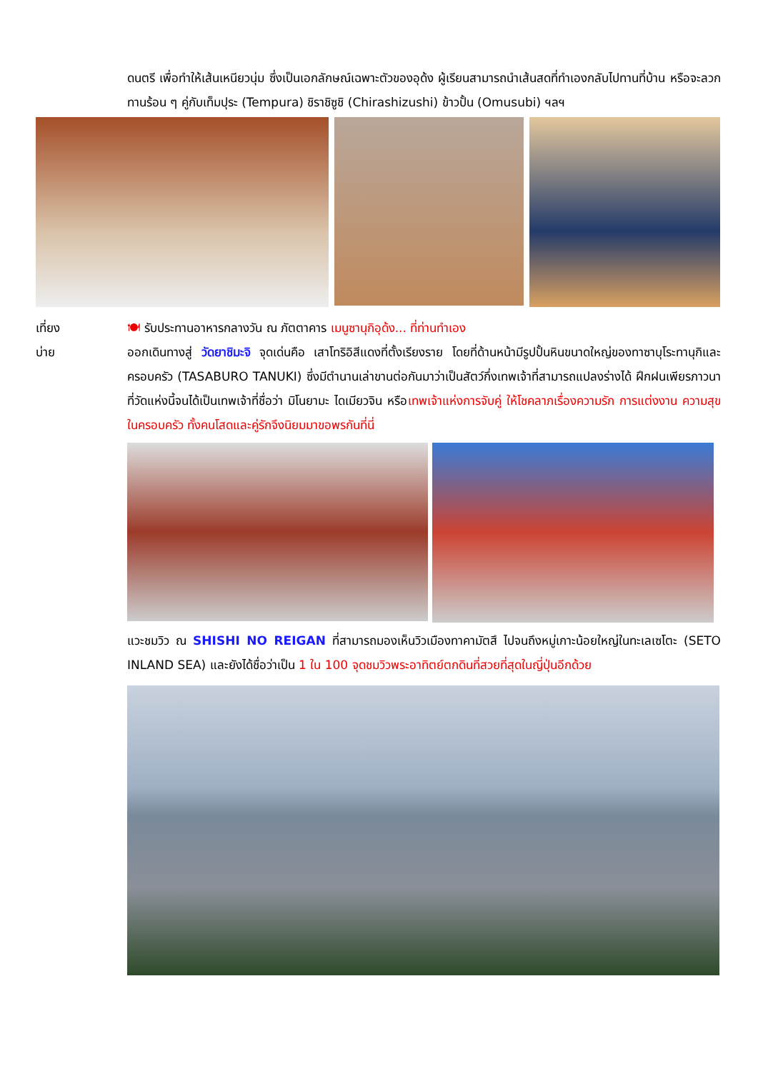ดนตรี เพื่อทำให้เส้นเหนียวนุ่ม ซึ่งเป็นเอกลักษณ์เฉพาะตัวของอุด้ง ผู้เรียนสามารถนำเส้นสดที่ทำเองกลับไปทานที่บ้าน หรือจะลวกทานร้อน ๆ คู่กับเท็มปุระ (Tempura) ชิราชิซูชิ (Chirashizushi) ข้าวปั้น (Omusubi) ฯลฯ
เที่ยง
บ่าย
🍽 รับประทานอาหารกลางวัน ณ ภัตตาคาร เมนูซานุกิอุด้ง... ที่ท่านทำเอง
ออกเดินทางสู่ วัดยาชิมะจิ จุดเด่นคือ เสาโทริอิสีแดงที่ตั้งเรียงราย โดยที่ด้านหน้ามีรูปปั้นหินขนาดใหญ่ของทาซาบุโระทานุกิและครอบครัว (TASABURO TANUKI) ซึ่งมีตำนานเล่าขานต่อกันมาว่าเป็นสัตว์กึ่งเทพเจ้าที่สามารถแปลงร่างได้ ฝึกฝนเพียรภาวนาที่วัดแห่งนี้จนได้เป็นเทพเจ้าที่ชื่อว่า มิโนยามะ ไดเมียวจิน หรือเทพเจ้าแห่งการจับคู่ ให้โชคลาภเรื่องความรัก การแต่งงาน ความสุขในครอบครัว ทั้งคนโสดและคู่รักจึงนิยมมาขอพรกันที่นี่
แวะชมวิว ณ SHISHI NO REIGAN ที่สามารถมองเห็นวิวเมืองทาคามัตสึ ไปจนถึงหมู่เกาะน้อยใหญ่ในทะเลเซโตะ (SETO INLAND SEA) และยังได้ชื่อว่าเป็น 1 ใน 100 จุดชมวิวพระอาทิตย์ตกดินที่สวยที่สุดในญี่ปุ่นอีกด้วย